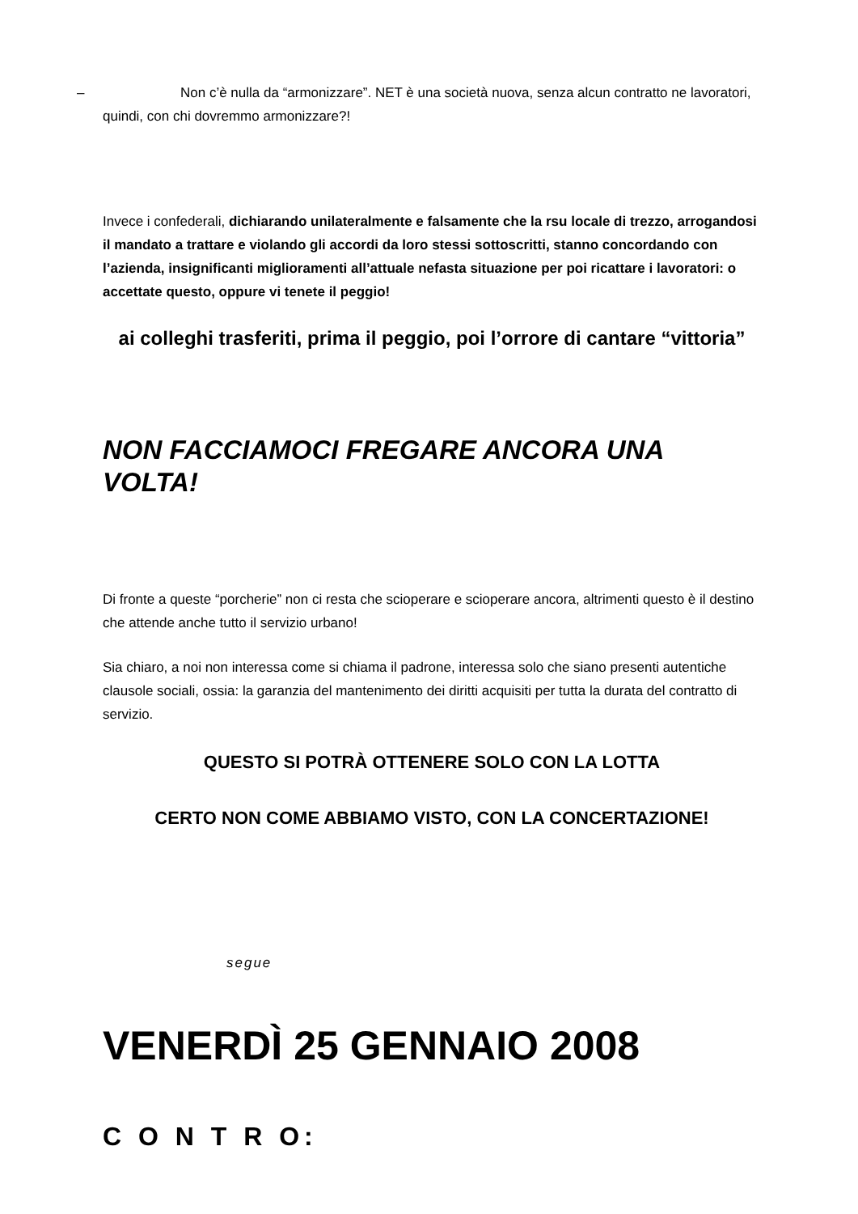–
Non c’è nulla da “armonizzare”. NET è una società nuova, senza alcun contratto ne lavoratori, quindi, con chi dovremmo armonizzare?!
Invece i confederali, dichiarando unilateralmente e falsamente che la rsu locale di trezzo, arrogandosi il mandato a trattare e violando gli accordi da loro stessi sottoscritti, stanno concordando con l’azienda, insignificanti miglioramenti all’attuale nefasta situazione per poi ricattare i lavoratori: o accettate questo, oppure vi tenete il peggio!
ai colleghi trasferiti, prima il peggio, poi l’orrore di cantare “vittoria”
NON FACCIAMOCI FREGARE ANCORA UNA VOLTA!
Di fronte a queste “porcherie” non ci resta che scioperare e scioperare ancora, altrimenti questo è il destino che attende anche tutto il servizio urbano!
Sia chiaro, a noi non interessa come si chiama il padrone, interessa solo che siano presenti autentiche clausole sociali, ossia: la garanzia del mantenimento dei diritti acquisiti per tutta la durata del contratto di servizio.
QUESTO SI POTRÀ OTTENERE SOLO CON LA LOTTA
CERTO NON COME ABBIAMO VISTO, CON LA CONCERTAZIONE!
segue
VENERDÌ 25 GENNAIO 2008
C O N T R O: